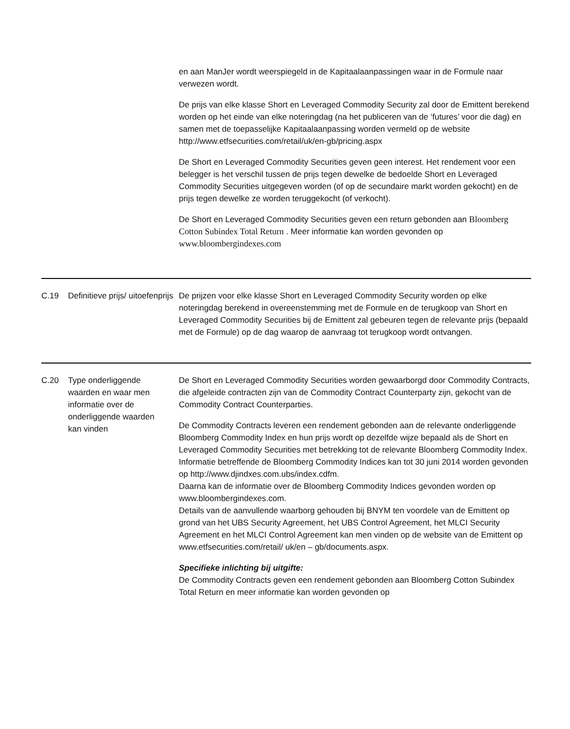| | | en aan ManJer wordt weerspiegeld in de Kapitaalaanpassingen waar in de Formule naar verwezen wordt. De prijs van elke klasse Short en Leveraged Commodity Security zal door de Emittent berekend worden op het einde van elke noteringdag (na het publiceren van de ‘futures’ voor die dag) en samen met de toepasselijke Kapitaalaanpassing worden vermeld op de website http://www.etfsecurities.com/retail/uk/en-gb/pricing.aspx De Short en Leveraged Commodity Securities geven geen interest. Het rendement voor een belegger is het verschil tussen de prijs tegen dewelke de bedoelde Short en Leveraged Commodity Securities uitgegeven worden (of op de secundaire markt worden gekocht) en de prijs tegen dewelke ze worden teruggekocht (of verkocht). De Short en Leveraged Commodity Securities geven een return gebonden aan Bloomberg Cotton Subindex Total Return . Meer informatie kan worden gevonden op www.bloombergindexes.com |
| C.19 | Definitieve prijs/ uitoefenprijs | De prijzen voor elke klasse Short en Leveraged Commodity Security worden op elke noteringdag berekend in overeenstemming met de Formule en de terugkoop van Short en Leveraged Commodity Securities bij de Emittent zal gebeuren tegen de relevante prijs (bepaald met de Formule) op de dag waarop de aanvraag tot terugkoop wordt ontvangen. |
| C.20 | Type onderliggende waarden en waar men informatie over de onderliggende waarden kan vinden | De Short en Leveraged Commodity Securities worden gewaarborgd door Commodity Contracts, die afgeleide contracten zijn van de Commodity Contract Counterparty zijn, gekocht van de Commodity Contract Counterparties. De Commodity Contracts leveren een rendement gebonden aan de relevante onderliggende Bloomberg Commodity Index en hun prijs wordt op dezelfde wijze bepaald als de Short en Leveraged Commodity Securities met betrekking tot de relevante Bloomberg Commodity Index. Informatie betreffende de Bloomberg Commodity Indices kan tot 30 juni 2014 worden gevonden op http://www.djindxes.com.ubs/index.cdfm. Daarna kan de informatie over de Bloomberg Commodity Indices gevonden worden op www.bloombergindexes.com. Details van de aanvullende waarborg gehouden bij BNYM ten voordele van de Emittent op grond van het UBS Security Agreement, het UBS Control Agreement, het MLCI Security Agreement en het MLCI Control Agreement kan men vinden op de website van de Emittent op www.etfsecurities.com/retail/ uk/en – gb/documents.aspx. Specifieke inlichting bij uitgifte: De Commodity Contracts geven een rendement gebonden aan Bloomberg Cotton Subindex Total Return en meer informatie kan worden gevonden op |